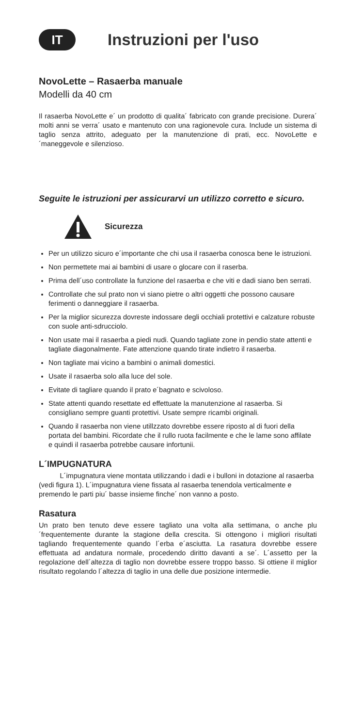IT
Instruzioni per l'uso
NovoLette – Rasaerba manuale
Modelli da 40 cm
Il rasaerba NovoLette e´ un prodotto di qualita´ fabricato con grande precisione. Durera´ molti anni se verra´ usato e mantenuto con una ragionevole cura. Include un sistema di taglio senza attrito, adeguato per la manutenzione di prati, ecc. NovoLette e´maneggevole e silenzioso.
Seguite le istruzioni per assicurarvi un utilizzo corretto e sicuro.
Sicurezza
Per un utilizzo sicuro e´importante che chi usa il rasaerba conosca bene le istruzioni.
Non permettete mai ai bambini di usare o glocare con il raserba.
Prima dell´uso controllate la funzione del rasaerba e che viti e dadi siano ben serrati.
Controllate che sul prato non vi siano pietre o altri oggetti che possono causare ferimenti o danneggiare il rasaerba.
Per la miglior sicurezza dovreste indossare degli occhiali protettivi e calzature robuste con suole anti-sdrucciolo.
Non usate mai il rasaerba a piedi nudi. Quando tagliate zone in pendio state attenti e tagliate diagonalmente. Fate attenzione quando tirate indietro il rasaerba.
Non tagliate mai vicino a bambini o animali domestici.
Usate il rasaerba solo alla luce del sole.
Evitate di tagliare quando il prato e´bagnato e scivoloso.
State attenti quando resettate ed effettuate la manutenzione al rasaerba. Si consigliano sempre guanti protettivi. Usate sempre ricambi originali.
Quando il rasaerba non viene utillzzato dovrebbe essere riposto al di fuori della portata del bambini. Ricordate che il rullo ruota facilmente e che le lame sono affilate e quindi il rasaerba potrebbe causare infortunii.
L´IMPUGNATURA
   L´impugnatura viene montata utilizzando i dadi e i bulloni in dotazione al rasaerba (vedi figura 1). L´impugnatura viene fissata al rasaerba tenendola verticalmente e premendo le parti piu´ basse insieme finche´ non vanno a posto.
Rasatura
Un prato ben tenuto deve essere tagliato una volta alla settimana, o anche plu´frequentemente durante la stagione della crescita. Si ottengono i migliori risultati tagliando frequentemente quando l´erba e´asciutta. La rasatura dovrebbe essere effettuata ad andatura normale, procedendo diritto davanti a se´. L´assetto per la regolazione dell´altezza di taglio non dovrebbe essere troppo basso. Si ottiene il miglior risultato regolando l´altezza di taglio in una delle due posizione intermedie.